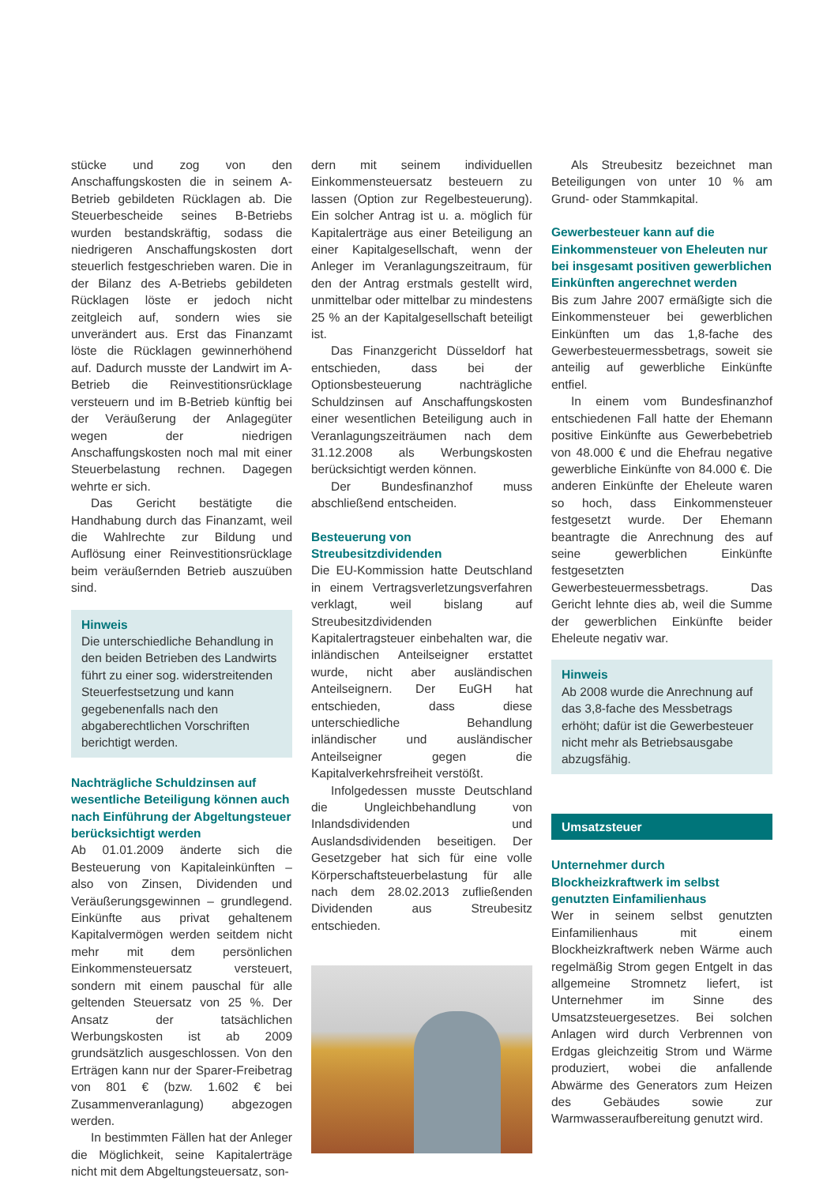stücke und zog von den Anschaffungskosten die in seinem A-Betrieb gebildeten Rücklagen ab. Die Steuerbescheide seines B-Betriebs wurden bestandskräftig, sodass die niedrigeren Anschaffungskosten dort steuerlich festgeschrieben waren. Die in der Bilanz des A-Betriebs gebildeten Rücklagen löste er jedoch nicht zeitgleich auf, sondern wies sie unverändert aus. Erst das Finanzamt löste die Rücklagen gewinnerhöhend auf. Dadurch musste der Landwirt im A-Betrieb die Reinvestitionsrücklage versteuern und im B-Betrieb künftig bei der Veräußerung der Anlagegüter wegen der niedrigen Anschaffungskosten noch mal mit einer Steuerbelastung rechnen. Dagegen wehrte er sich.
Das Gericht bestätigte die Handhabung durch das Finanzamt, weil die Wahlrechte zur Bildung und Auflösung einer Reinvestitionsrücklage beim veräußernden Betrieb auszuüben sind.
Hinweis
Die unterschiedliche Behandlung in den beiden Betrieben des Landwirts führt zu einer sog. widerstreitenden Steuerfestsetzung und kann gegebenenfalls nach den abgaberechtlichen Vorschriften berichtigt werden.
Nachträgliche Schuldzinsen auf wesentliche Beteiligung können auch nach Einführung der Abgeltungsteuer berücksichtigt werden
Ab 01.01.2009 änderte sich die Besteuerung von Kapitaleinkünften – also von Zinsen, Dividenden und Veräußerungsgewinnen – grundlegend. Einkünfte aus privat gehaltenem Kapitalvermögen werden seitdem nicht mehr mit dem persönlichen Einkommensteuersatz versteuert, sondern mit einem pauschal für alle geltenden Steuersatz von 25 %. Der Ansatz der tatsächlichen Werbungskosten ist ab 2009 grundsätzlich ausgeschlossen. Von den Erträgen kann nur der Sparer-Freibetrag von 801 € (bzw. 1.602 € bei Zusammenveranlagung) abgezogen werden.
In bestimmten Fällen hat der Anleger die Möglichkeit, seine Kapitalerträge nicht mit dem Abgeltungsteuersatz, son-
dern mit seinem individuellen Einkommensteuersatz besteuern zu lassen (Option zur Regelbesteuerung). Ein solcher Antrag ist u. a. möglich für Kapitalerträge aus einer Beteiligung an einer Kapitalgesellschaft, wenn der Anleger im Veranlagungszeitraum, für den der Antrag erstmals gestellt wird, unmittelbar oder mittelbar zu mindestens 25 % an der Kapitalgesellschaft beteiligt ist.
Das Finanzgericht Düsseldorf hat entschieden, dass bei der Optionsbesteuerung nachträgliche Schuldzinsen auf Anschaffungskosten einer wesentlichen Beteiligung auch in Veranlagungszeiträumen nach dem 31.12.2008 als Werbungskosten berücksichtigt werden können.
Der Bundesfinanzhof muss abschließend entscheiden.
Besteuerung von Streubesitzdividenden
Die EU-Kommission hatte Deutschland in einem Vertragsverletzungsverfahren verklagt, weil bislang auf Streubesitzdividenden Kapitalertragsteuer einbehalten war, die inländischen Anteilseigner erstattet wurde, nicht aber ausländischen Anteilseignern. Der EuGH hat entschieden, dass diese unterschiedliche Behandlung inländischer und ausländischer Anteilseigner gegen die Kapitalverkehrsfreiheit verstößt.
Infolgedessen musste Deutschland die Ungleichbehandlung von Inlandsdividenden und Auslandsdividenden beseitigen. Der Gesetzgeber hat sich für eine volle Körperschaftsteuerbelastung für alle nach dem 28.02.2013 zufließenden Dividenden aus Streubesitz entschieden.
Als Streubesitz bezeichnet man Beteiligungen von unter 10 % am Grund- oder Stammkapital.
Gewerbesteuer kann auf die Einkommensteuer von Eheleuten nur bei insgesamt positiven gewerblichen Einkünften angerechnet werden
Bis zum Jahre 2007 ermäßigte sich die Einkommensteuer bei gewerblichen Einkünften um das 1,8-fache des Gewerbesteuermessbetrags, soweit sie anteilig auf gewerbliche Einkünfte entfiel.
In einem vom Bundesfinanzhof entschiedenen Fall hatte der Ehemann positive Einkünfte aus Gewerbebetrieb von 48.000 € und die Ehefrau negative gewerbliche Einkünfte von 84.000 €. Die anderen Einkünfte der Eheleute waren so hoch, dass Einkommensteuer festgesetzt wurde. Der Ehemann beantragte die Anrechnung des auf seine gewerblichen Einkünfte festgesetzten Gewerbesteuermessbetrags. Das Gericht lehnte dies ab, weil die Summe der gewerblichen Einkünfte beider Eheleute negativ war.
Hinweis
Ab 2008 wurde die Anrechnung auf das 3,8-fache des Messbetrags erhöht; dafür ist die Gewerbesteuer nicht mehr als Betriebsausgabe abzugsfähig.
Umsatzsteuer
Unternehmer durch Blockheizkraftwerk im selbst genutzten Einfamilienhaus
Wer in seinem selbst genutzten Einfamilienhaus mit einem Blockheizkraftwerk neben Wärme auch regelmäßig Strom gegen Entgelt in das allgemeine Stromnetz liefert, ist Unternehmer im Sinne des Umsatzsteuergesetzes. Bei solchen Anlagen wird durch Verbrennen von Erdgas gleichzeitig Strom und Wärme produziert, wobei die anfallende Abwärme des Generators zum Heizen des Gebäudes sowie zur Warmwasseraufbereitung genutzt wird.